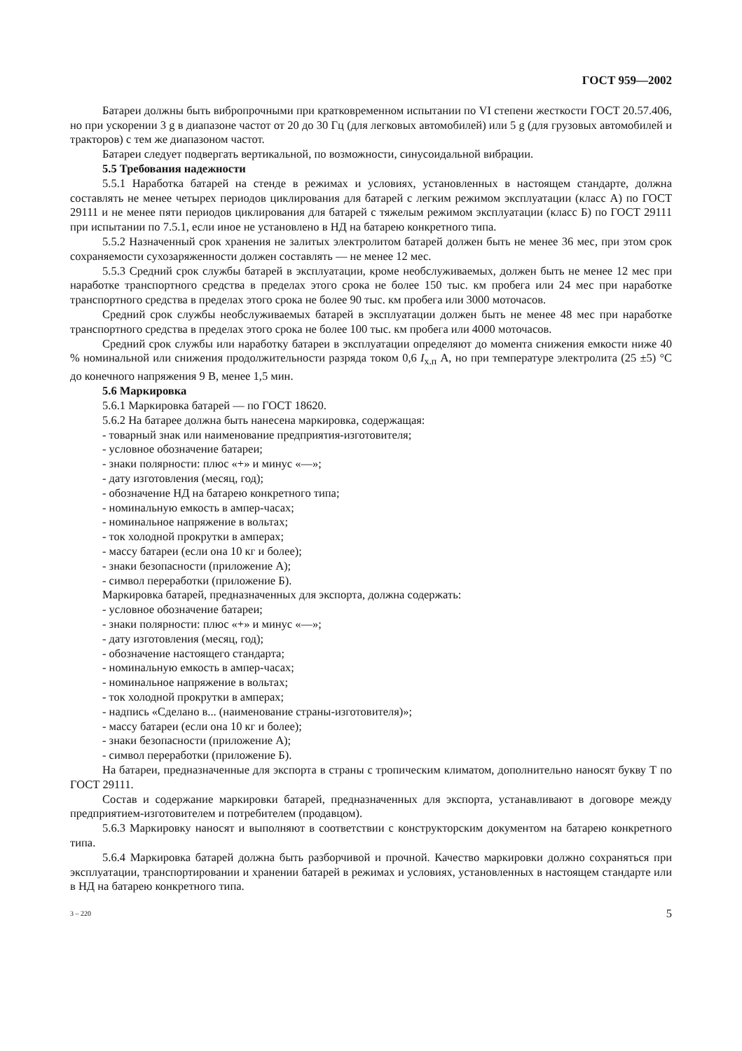ГОСТ 959—2002
Батареи должны быть вибропрочными при кратковременном испытании по VI степени жесткости ГОСТ 20.57.406, но при ускорении 3 g в диапазоне частот от 20 до 30 Гц (для легковых автомобилей) или 5 g (для грузовых автомобилей и тракторов) с тем же диапазоном частот.
Батареи следует подвергать вертикальной, по возможности, синусоидальной вибрации.
5.5 Требования надежности
5.5.1 Наработка батарей на стенде в режимах и условиях, установленных в настоящем стандарте, должна составлять не менее четырех периодов циклирования для батарей с легким режимом эксплуатации (класс А) по ГОСТ 29111 и не менее пяти периодов циклирования для батарей с тяжелым режимом эксплуатации (класс Б) по ГОСТ 29111 при испытании по 7.5.1, если иное не установлено в НД на батарею конкретного типа.
5.5.2 Назначенный срок хранения не залитых электролитом батарей должен быть не менее 36 мес, при этом срок сохраняемости сухозаряженности должен составлять — не менее 12 мес.
5.5.3 Средний срок службы батарей в эксплуатации, кроме необслуживаемых, должен быть не менее 12 мес при наработке транспортного средства в пределах этого срока не более 150 тыс. км пробега или 24 мес при наработке транспортного средства в пределах этого срока не более 90 тыс. км пробега или 3000 моточасов.
Средний срок службы необслуживаемых батарей в эксплуатации должен быть не менее 48 мес при наработке транспортного средства в пределах этого срока не более 100 тыс. км пробега или 4000 моточасов.
Средний срок службы или наработку батареи в эксплуатации определяют до момента снижения емкости ниже 40 % номинальной или снижения продолжительности разряда током 0,6 I<sub>х.п</sub> А, но при температуре электролита (25 ±5) °С до конечного напряжения 9 В, менее 1,5 мин.
5.6 Маркировка
5.6.1 Маркировка батарей — по ГОСТ 18620.
5.6.2 На батарее должна быть нанесена маркировка, содержащая:
- товарный знак или наименование предприятия-изготовителя;
- условное обозначение батареи;
- знаки полярности: плюс «+» и минус «—»;
- дату изготовления (месяц, год);
- обозначение НД на батарею конкретного типа;
- номинальную емкость в ампер-часах;
- номинальное напряжение в вольтах;
- ток холодной прокрутки в амперах;
- массу батареи (если она 10 кг и более);
- знаки безопасности (приложение А);
- символ переработки (приложение Б).
Маркировка батарей, предназначенных для экспорта, должна содержать:
- условное обозначение батареи;
- знаки полярности: плюс «+» и минус «—»;
- дату изготовления (месяц, год);
- обозначение настоящего стандарта;
- номинальную емкость в ампер-часах;
- номинальное напряжение в вольтах;
- ток холодной прокрутки в амперах;
- надпись «Сделано в... (наименование страны-изготовителя)»;
- массу батареи (если она 10 кг и более);
- знаки безопасности (приложение А);
- символ переработки (приложение Б).
На батареи, предназначенные для экспорта в страны с тропическим климатом, дополнительно наносят букву Т по ГОСТ 29111.
Состав и содержание маркировки батарей, предназначенных для экспорта, устанавливают в договоре между предприятием-изготовителем и потребителем (продавцом).
5.6.3 Маркировку наносят и выполняют в соответствии с конструкторским документом на батарею конкретного типа.
5.6.4 Маркировка батарей должна быть разборчивой и прочной. Качество маркировки должно сохраняться при эксплуатации, транспортировании и хранении батарей в режимах и условиях, установленных в настоящем стандарте или в НД на батарею конкретного типа.
3 – 220 5